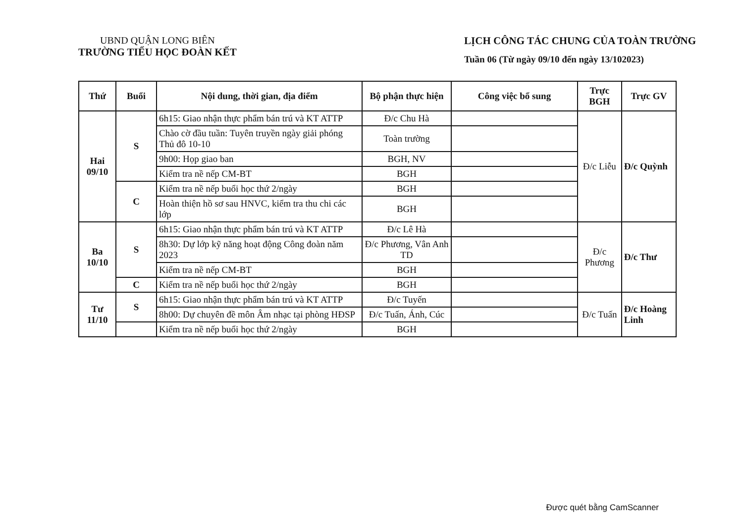UBND QUẬN LONG BIÊN
TRƯỜNG TIỂU HỌC ĐOÀN KẾT
LỊCH CÔNG TÁC CHUNG CỦA TOÀN TRƯỜNG
Tuần 06 (Từ ngày 09/10 đến ngày 13/102023)
| Thứ | Buổi | Nội dung, thời gian, địa điểm | Bộ phận thực hiện | Công việc bổ sung | Trực BGH | Trực GV |
| --- | --- | --- | --- | --- | --- | --- |
| Hai 09/10 | S | 6h15: Giao nhận thực phẩm bán trú và KT ATTP | Đ/c Chu Hà | | Đ/c Liễu | Đ/c Quỳnh |
| | | Chào cờ đầu tuần: Tuyên truyền ngày giải phóng Thủ đô 10-10 | Toàn trường | | | |
| | | 9h00: Họp giao ban | BGH, NV | | | |
| | | Kiểm tra nề nếp CM-BT | BGH | | | |
| | C | Kiểm tra nề nếp buổi học thứ 2/ngày | BGH | | | |
| | | Hoàn thiện hồ sơ sau HNVC, kiểm tra thu chi các lớp | BGH | | | |
| Ba 10/10 | S | 6h15: Giao nhận thực phẩm bán trú và KT ATTP | Đ/c Lê Hà | | Đ/c Phương | Đ/c Thư |
| | | 8h30: Dự lớp kỹ năng hoạt động Công đoàn năm 2023 | Đ/c Phương, Vân Anh TD | | | |
| | | Kiểm tra nề nếp CM-BT | BGH | | | |
| | C | Kiểm tra nề nếp buổi học thứ 2/ngày | BGH | | | |
| Tư 11/10 | S | 6h15: Giao nhận thực phẩm bán trú và KT ATTP | Đ/c Tuyến | | Đ/c Tuấn | Đ/c Hoàng Linh |
| | | 8h00: Dự chuyên đề môn Âm nhạc tại phòng HĐSP | Đ/c Tuấn, Ánh, Cúc | | | |
| | | Kiểm tra nề nếp buổi học thứ 2/ngày | BGH | | | |
Được quét bằng CamScanner